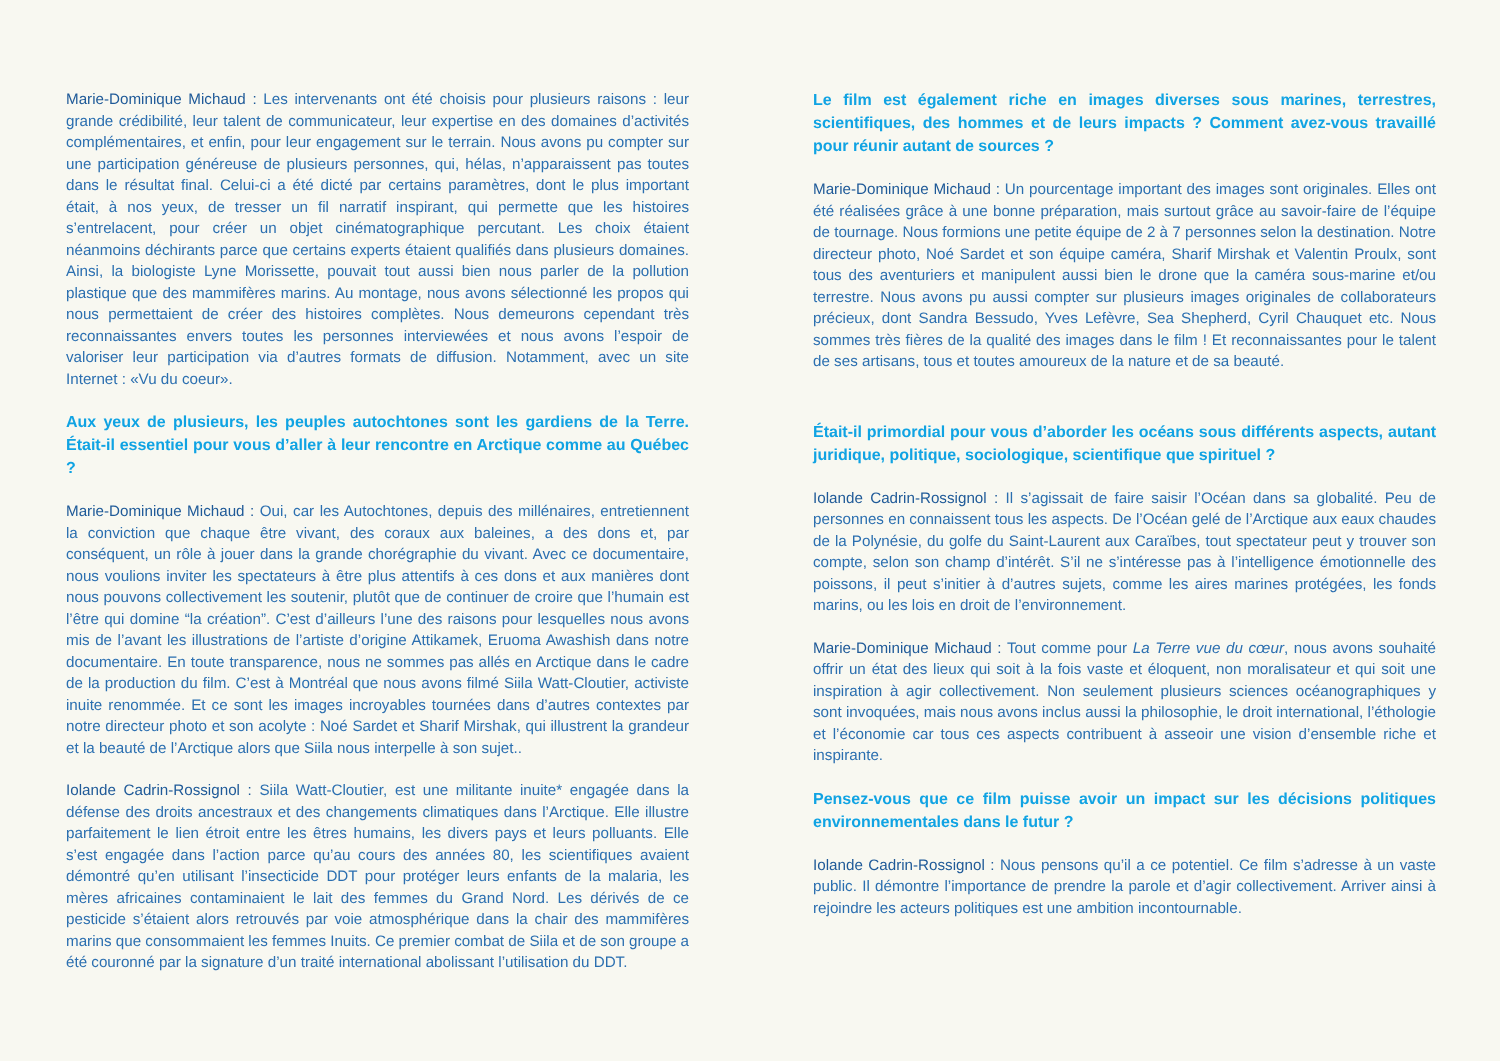Marie-Dominique Michaud : Les intervenants ont été choisis pour plusieurs raisons : leur grande crédibilité, leur talent de communicateur, leur expertise en des domaines d’activités complémentaires, et enfin, pour leur engagement sur le terrain. Nous avons pu compter sur une participation généreuse de plusieurs personnes, qui, hélas, n’apparaissent pas toutes dans le résultat final. Celui-ci a été dicté par certains paramètres, dont le plus important était, à nos yeux, de tresser un fil narratif inspirant, qui permette que les histoires s’entrelacent, pour créer un objet cinématographique percutant. Les choix étaient néanmoins déchirants parce que certains experts étaient qualifiés dans plusieurs domaines. Ainsi, la biologiste Lyne Morissette, pouvait tout aussi bien nous parler de la pollution plastique que des mammifères marins. Au montage, nous avons sélectionné les propos qui nous permettaient de créer des histoires complètes. Nous demeurons cependant très reconnaissantes envers toutes les personnes interviewées et nous avons l’espoir de valoriser leur participation via d’autres formats de diffusion. Notamment, avec un site Internet : «Vu du coeur».
Aux yeux de plusieurs, les peuples autochtones sont les gardiens de la Terre. Était-il essentiel pour vous d’aller à leur rencontre en Arctique comme au Québec ?
Marie-Dominique Michaud : Oui, car les Autochtones, depuis des millénaires, entretiennent la conviction que chaque être vivant, des coraux aux baleines, a des dons et, par conséquent, un rôle à jouer dans la grande chorégraphie du vivant. Avec ce documentaire, nous voulions inviter les spectateurs à être plus attentifs à ces dons et aux manières dont nous pouvons collectivement les soutenir, plutôt que de continuer de croire que l’humain est l’être qui domine “la création”. C’est d’ailleurs l’une des raisons pour lesquelles nous avons mis de l’avant les illustrations de l’artiste d’origine Attikamek, Eruoma Awashish dans notre documentaire. En toute transparence, nous ne sommes pas allés en Arctique dans le cadre de la production du film. C’est à Montréal que nous avons filmé Siila Watt-Cloutier, activiste inuite renommée. Et ce sont les images incroyables tournées dans d’autres contextes par notre directeur photo et son acolyte : Noé Sardet et Sharif Mirshak, qui illustrent la grandeur et la beauté de l’Arctique alors que Siila nous interpelle à son sujet..
Iolande Cadrin-Rossignol : Siila Watt-Cloutier, est une militante inuite* engagée dans la défense des droits ancestraux et des changements climatiques dans l’Arctique. Elle illustre parfaitement le lien étroit entre les êtres humains, les divers pays et leurs polluants. Elle s’est engagée dans l’action parce qu’au cours des années 80, les scientifiques avaient démontré qu’en utilisant l’insecticide DDT pour protéger leurs enfants de la malaria, les mères africaines contaminaient le lait des femmes du Grand Nord. Les dérivés de ce pesticide s’étaient alors retrouvés par voie atmosphérique dans la chair des mammifères marins que consommaient les femmes Inuits. Ce premier combat de Siila et de son groupe a été couronné par la signature d’un traité international abolissant l’utilisation du DDT.
Le film est également riche en images diverses sous marines, terrestres, scientifiques, des hommes et de leurs impacts ? Comment avez-vous travaillé pour réunir autant de sources ?
Marie-Dominique Michaud : Un pourcentage important des images sont originales. Elles ont été réalisées grâce à une bonne préparation, mais surtout grâce au savoir-faire de l’équipe de tournage. Nous formions une petite équipe de 2 à 7 personnes selon la destination. Notre directeur photo, Noé Sardet et son équipe caméra, Sharif Mirshak et Valentin Proulx, sont tous des aventuriers et manipulent aussi bien le drone que la caméra sous-marine et/ou terrestre. Nous avons pu aussi compter sur plusieurs images originales de collaborateurs précieux, dont Sandra Bessudo, Yves Lefèvre, Sea Shepherd, Cyril Chauquet etc. Nous sommes très fières de la qualité des images dans le film ! Et reconnaissantes pour le talent de ses artisans, tous et toutes amoureux de la nature et de sa beauté.
Était-il primordial pour vous d’aborder les océans sous différents aspects, autant juridique, politique, sociologique, scientifique que spirituel ?
Iolande Cadrin-Rossignol : Il s’agissait de faire saisir l’Océan dans sa globalité. Peu de personnes en connaissent tous les aspects. De l’Océan gelé de l’Arctique aux eaux chaudes de la Polynésie, du golfe du Saint-Laurent aux Caraïbes, tout spectateur peut y trouver son compte, selon son champ d’intérêt. S’il ne s’intéresse pas à l’intelligence émotionnelle des poissons, il peut s’initier à d’autres sujets, comme les aires marines protégées, les fonds marins, ou les lois en droit de l’environnement.
Marie-Dominique Michaud : Tout comme pour La Terre vue du cœur, nous avons souhaité offrir un état des lieux qui soit à la fois vaste et éloquent, non moralisateur et qui soit une inspiration à agir collectivement. Non seulement plusieurs sciences océanographiques y sont invoquées, mais nous avons inclus aussi la philosophie, le droit international, l’éthologie et l’économie car tous ces aspects contribuent à asseoir une vision d’ensemble riche et inspirante.
Pensez-vous que ce film puisse avoir un impact sur les décisions politiques environnementales dans le futur ?
Iolande Cadrin-Rossignol : Nous pensons qu’il a ce potentiel. Ce film s’adresse à un vaste public. Il démontre l’importance de prendre la parole et d’agir collectivement. Arriver ainsi à rejoindre les acteurs politiques est une ambition incontournable.